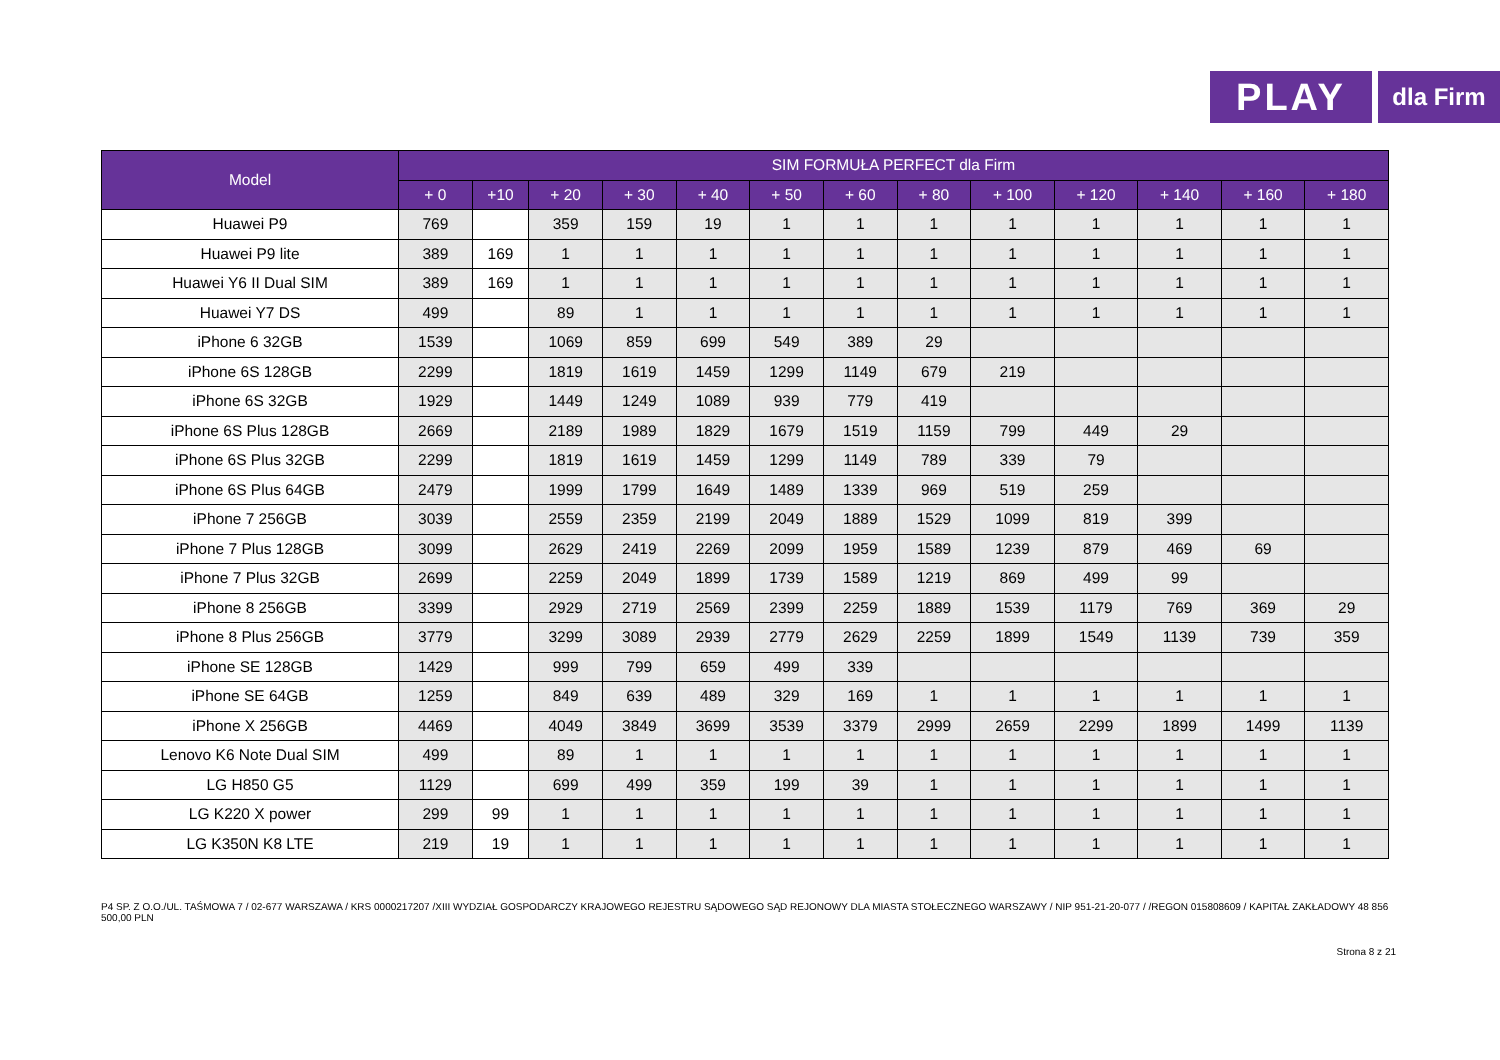PLAY
dla Firm
| Model | SIM FORMUŁA PERFECT dla Firm | | | | | | | | | | | | |
| --- | --- | --- | --- | --- | --- | --- | --- | --- | --- | --- | --- | --- | --- |
| | + 0 | +10 | + 20 | + 30 | + 40 | + 50 | + 60 | + 80 | + 100 | + 120 | + 140 | + 160 | + 180 |
| Huawei P9 | 769 | | 359 | 159 | 19 | 1 | 1 | 1 | 1 | 1 | 1 | 1 | 1 |
| Huawei P9 lite | 389 | 169 | 1 | 1 | 1 | 1 | 1 | 1 | 1 | 1 | 1 | 1 | 1 |
| Huawei Y6 II Dual SIM | 389 | 169 | 1 | 1 | 1 | 1 | 1 | 1 | 1 | 1 | 1 | 1 | 1 |
| Huawei Y7 DS | 499 | | 89 | 1 | 1 | 1 | 1 | 1 | 1 | 1 | 1 | 1 | 1 |
| iPhone 6 32GB | 1539 | | 1069 | 859 | 699 | 549 | 389 | 29 | | | | | |
| iPhone 6S 128GB | 2299 | | 1819 | 1619 | 1459 | 1299 | 1149 | 679 | 219 | | | | |
| iPhone 6S 32GB | 1929 | | 1449 | 1249 | 1089 | 939 | 779 | 419 | | | | | |
| iPhone 6S Plus 128GB | 2669 | | 2189 | 1989 | 1829 | 1679 | 1519 | 1159 | 799 | 449 | 29 | | |
| iPhone 6S Plus 32GB | 2299 | | 1819 | 1619 | 1459 | 1299 | 1149 | 789 | 339 | 79 | | | |
| iPhone 6S Plus 64GB | 2479 | | 1999 | 1799 | 1649 | 1489 | 1339 | 969 | 519 | 259 | | | |
| iPhone 7 256GB | 3039 | | 2559 | 2359 | 2199 | 2049 | 1889 | 1529 | 1099 | 819 | 399 | | |
| iPhone 7 Plus 128GB | 3099 | | 2629 | 2419 | 2269 | 2099 | 1959 | 1589 | 1239 | 879 | 469 | 69 | |
| iPhone 7 Plus 32GB | 2699 | | 2259 | 2049 | 1899 | 1739 | 1589 | 1219 | 869 | 499 | 99 | | |
| iPhone 8 256GB | 3399 | | 2929 | 2719 | 2569 | 2399 | 2259 | 1889 | 1539 | 1179 | 769 | 369 | 29 |
| iPhone 8 Plus 256GB | 3779 | | 3299 | 3089 | 2939 | 2779 | 2629 | 2259 | 1899 | 1549 | 1139 | 739 | 359 |
| iPhone SE 128GB | 1429 | | 999 | 799 | 659 | 499 | 339 | | | | | | |
| iPhone SE 64GB | 1259 | | 849 | 639 | 489 | 329 | 169 | 1 | 1 | 1 | 1 | 1 | 1 |
| iPhone X 256GB | 4469 | | 4049 | 3849 | 3699 | 3539 | 3379 | 2999 | 2659 | 2299 | 1899 | 1499 | 1139 |
| Lenovo K6 Note Dual SIM | 499 | | 89 | 1 | 1 | 1 | 1 | 1 | 1 | 1 | 1 | 1 | 1 |
| LG H850 G5 | 1129 | | 699 | 499 | 359 | 199 | 39 | 1 | 1 | 1 | 1 | 1 | 1 |
| LG K220 X power | 299 | 99 | 1 | 1 | 1 | 1 | 1 | 1 | 1 | 1 | 1 | 1 | 1 |
| LG K350N K8 LTE | 219 | 19 | 1 | 1 | 1 | 1 | 1 | 1 | 1 | 1 | 1 | 1 | 1 |
P4 SP. Z O.O./UL. TAŚMOWA 7 / 02-677 WARSZAWA / KRS 0000217207 /XIII WYDZIAŁ GOSPODARCZY KRAJOWEGO REJESTRU SĄDOWEGO SĄD REJONOWY DLA MIASTA STOŁECZNEGO WARSZAWY / NIP 951-21-20-077 / /REGON 015808609 / KAPITAŁ ZAKŁADOWY 48 856 500,00 PLN
Strona 8 z 21